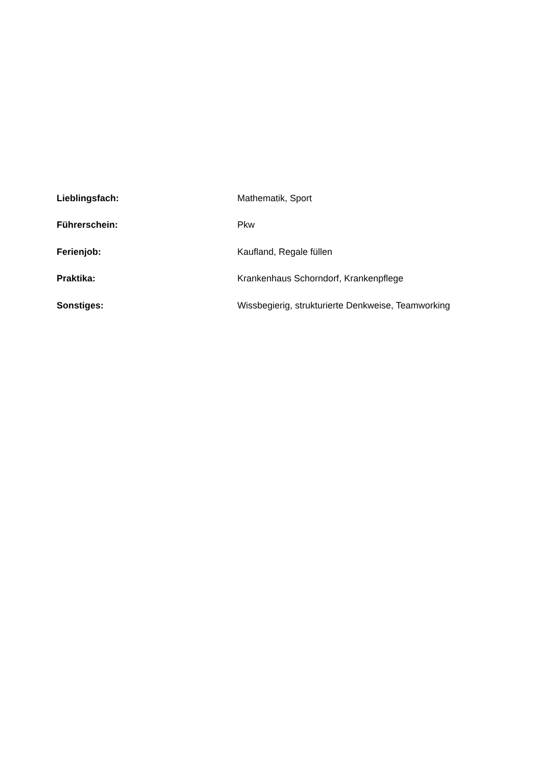Lieblingsfach: Mathematik, Sport
Führerschein: Pkw
Ferienjob: Kaufland, Regale füllen
Praktika:
Krankenhaus Schorndorf, Krankenpflege
Sonstiges:
Wissbegierig, strukturierte Denkweise, Teamworking